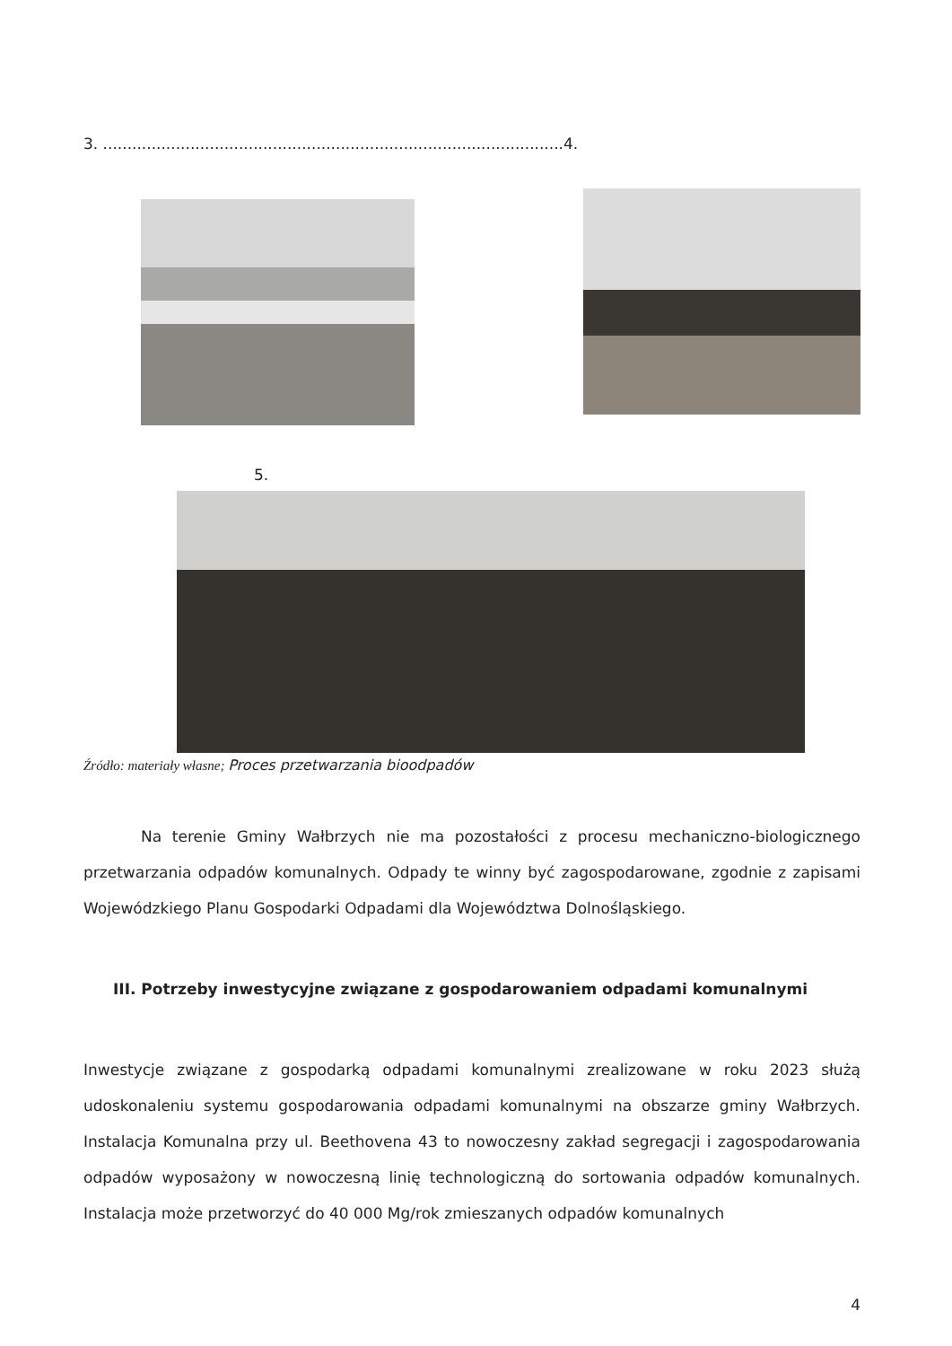3. ...............................................................................................4.
5.
Źródło: materiały własne; Proces przetwarzania bioodpadów
Na terenie Gminy Wałbrzych nie ma pozostałości z procesu mechaniczno-biologicznego przetwarzania odpadów komunalnych. Odpady te winny być zagospodarowane, zgodnie z zapisami Wojewódzkiego Planu Gospodarki Odpadami dla Województwa Dolnośląskiego.
III. Potrzeby inwestycyjne związane z gospodarowaniem odpadami komunalnymi
Inwestycje związane z gospodarką odpadami komunalnymi zrealizowane w roku 2023 służą udoskonaleniu systemu gospodarowania odpadami komunalnymi na obszarze gminy Wałbrzych. Instalacja Komunalna przy ul. Beethovena 43 to nowoczesny zakład segregacji i zagospodarowania odpadów wyposażony w nowoczesną linię technologiczną do sortowania odpadów komunalnych. Instalacja może przetworzyć do 40 000 Mg/rok zmieszanych odpadów komunalnych
4